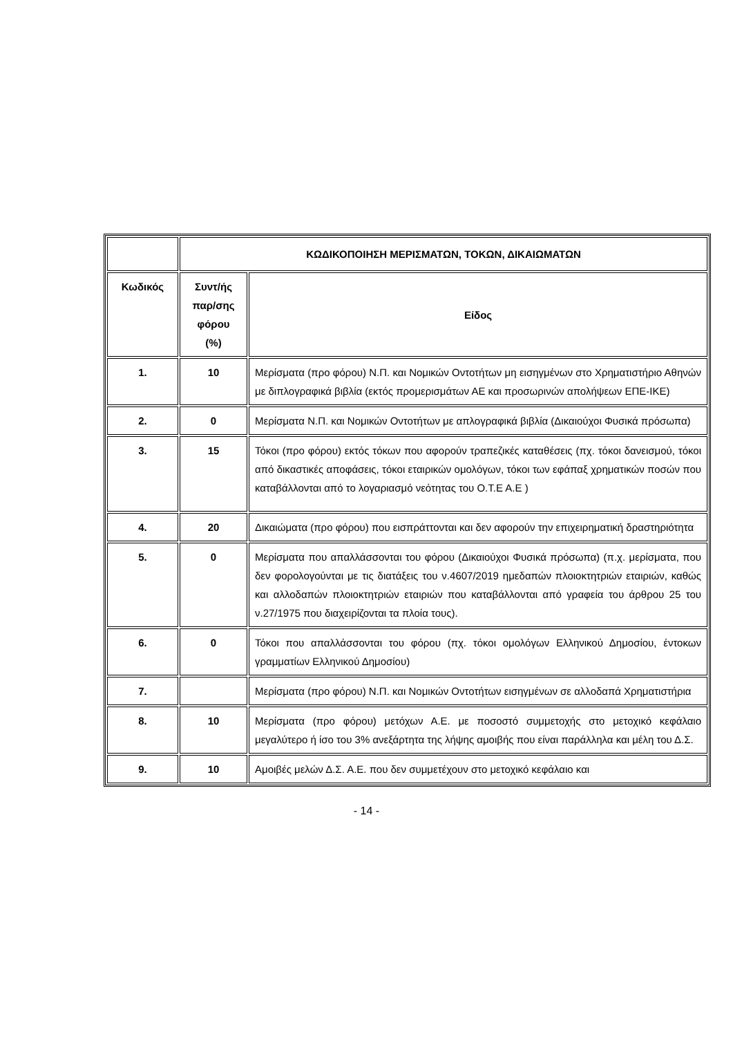| | ΚΩΔΙΚΟΠΟΙΗΣΗ ΜΕΡΙΣΜΑΤΩΝ, ΤΟΚΩΝ, ΔΙΚΑΙΩΜΑΤΩΝ | |
| --- | --- | --- |
| Κωδικός | Συντ/ής παρ/σης φόρου (%) | Είδος |
| 1. | 10 | Μερίσματα (προ φόρου) Ν.Π. και Νομικών Οντοτήτων μη εισηγμένων στο Χρηματιστήριο Αθηνών με διπλογραφικά βιβλία (εκτός προμερισμάτων ΑΕ και προσωρινών απολήψεων ΕΠΕ-ΙΚΕ) |
| 2. | 0 | Μερίσματα Ν.Π. και Νομικών Οντοτήτων με απλογραφικά βιβλία (Δικαιούχοι Φυσικά πρόσωπα) |
| 3. | 15 | Τόκοι (προ φόρου) εκτός τόκων που αφορούν τραπεζικές καταθέσεις (πχ. τόκοι δανεισμού, τόκοι από δικαστικές αποφάσεις, τόκοι εταιρικών ομολόγων, τόκοι των εφάπαξ χρηματικών ποσών που καταβάλλονται από το λογαριασμό νεότητας του Ο.Τ.Ε Α.Ε ) |
| 4. | 20 | Δικαιώματα (προ φόρου) που εισπράττονται και δεν αφορούν την επιχειρηματική δραστηριότητα |
| 5. | 0 | Μερίσματα που απαλλάσσονται του φόρου (Δικαιούχοι Φυσικά πρόσωπα) (π.χ. μερίσματα, που δεν φορολογούνται με τις διατάξεις του ν.4607/2019 ημεδαπών πλοιοκτητριών εταιριών, καθώς και αλλοδαπών πλοιοκτητριών εταιριών που καταβάλλονται από γραφεία του άρθρου 25 του ν.27/1975 που διαχειρίζονται τα πλοία τους). |
| 6. | 0 | Τόκοι που απαλλάσσονται του φόρου (πχ. τόκοι ομολόγων Ελληνικού Δημοσίου, έντοκων γραμματίων Ελληνικού Δημοσίου) |
| 7. | | Μερίσματα (προ φόρου) Ν.Π. και Νομικών Οντοτήτων εισηγμένων σε αλλοδαπά Χρηματιστήρια |
| 8. | 10 | Μερίσματα (προ φόρου) μετόχων Α.Ε. με ποσοστό συμμετοχής στο μετοχικό κεφάλαιο μεγαλύτερο ή ίσο του 3% ανεξάρτητα της λήψης αμοιβής που είναι παράλληλα και μέλη του Δ.Σ. |
| 9. | 10 | Αμοιβές μελών Δ.Σ. Α.Ε. που δεν συμμετέχουν στο μετοχικό κεφάλαιο και |
- 14 -